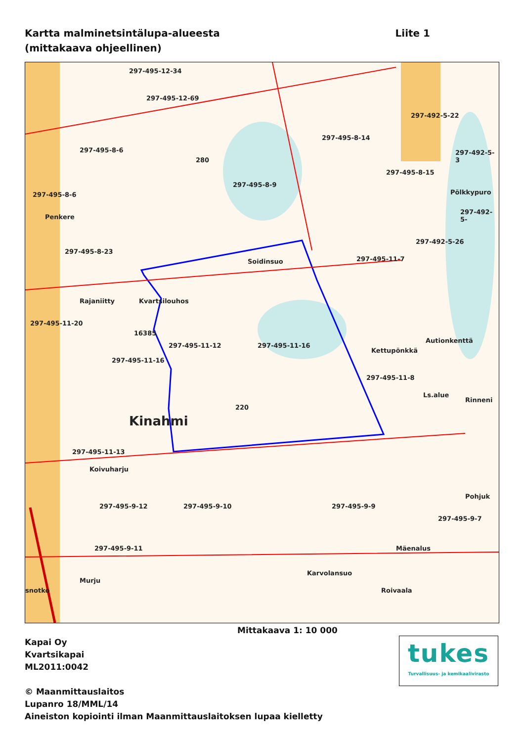Kartta malminetsintälupa-alueesta
(mittakaava ohjeellinen)
Liite 1
297-495-12-34
297-495-12-69
297-495-8-6
297-495-8-14
297-492-5-22
297-492-5-3
297-495-8-15
297-495-8-9
297-495-8-6
Penkere
297-492-5-
Pölkkypuro
297-492-5-26
297-495-8-23
Soidinsuo 297-495-11-7
Rajaniitty Kvartsilouhos
297-495-11-20
297-495-11-12 297-495-11-16
Kettupönkkä
Autionkenttä
297-495-11-16
297-495-11-8
Ls.alue
Rinneni
Kinahmi
16385
220
280
297-495-11-13
Koivuharju
297-495-9-12 297-495-9-10 297-495-9-9
Pohjuk
297-495-9-7
297-495-9-11 Mäenalus
Karvolansuo
Murju
snotko Roivaala
Mittakaava 1: 10 000
Kapai Oy
Kvartsikapai
ML2011:0042
© Maanmittauslaitos
Lupanro 18/MML/14
Aineiston kopiointi ilman Maanmittauslaitoksen lupaa kielletty
tukes
Turvallisuus- ja kemikaalivirasto